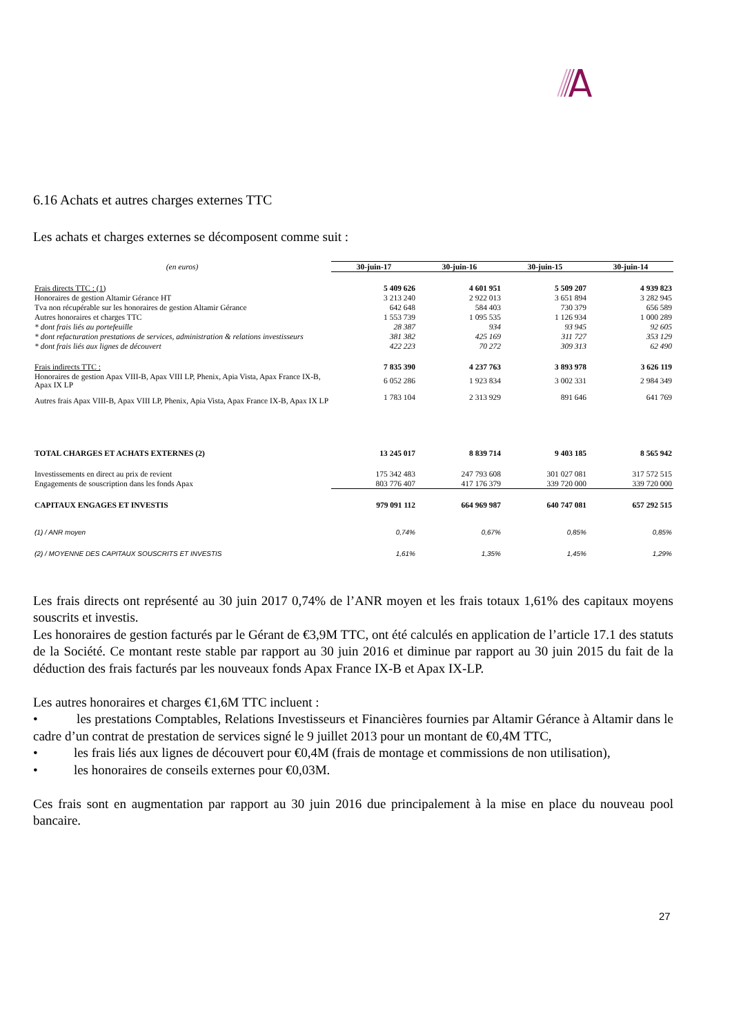6.16 Achats et autres charges externes TTC
Les achats et charges externes se décomposent comme suit :
| (en euros) | 30-juin-17 | 30-juin-16 | 30-juin-15 | 30-juin-14 |
| Frais directs TTC : (1) | 5 409 626 | 4 601 951 | 5 509 207 | 4 939 823 |
| Honoraires de gestion Altamir Gérance HT | 3 213 240 | 2 922 013 | 3 651 894 | 3 282 945 |
| Tva non récupérable sur les honoraires de gestion Altamir Gérance | 642 648 | 584 403 | 730 379 | 656 589 |
| Autres honoraires et charges TTC | 1 553 739 | 1 095 535 | 1 126 934 | 1 000 289 |
| * dont frais liés au portefeuille | 28 387 | 934 | 93 945 | 92 605 |
| * dont refacturation prestations de services, administration & relations investisseurs | 381 382 | 425 169 | 311 727 | 353 129 |
| * dont frais liés aux lignes de découvert | 422 223 | 70 272 | 309 313 | 62 490 |
| Frais indirects TTC : | 7 835 390 | 4 237 763 | 3 893 978 | 3 626 119 |
| Honoraires de gestion Apax VIII-B, Apax VIII LP, Phenix, Apia Vista, Apax France IX-B, Apax IX LP | 6 052 286 | 1 923 834 | 3 002 331 | 2 984 349 |
| Autres frais Apax VIII-B, Apax VIII LP, Phenix, Apia Vista, Apax France IX-B, Apax IX LP | 1 783 104 | 2 313 929 | 891 646 | 641 769 |
| TOTAL CHARGES ET ACHATS EXTERNES (2) | 13 245 017 | 8 839 714 | 9 403 185 | 8 565 942 |
| Investissements en direct au prix de revient | 175 342 483 | 247 793 608 | 301 027 081 | 317 572 515 |
| Engagements de souscription dans les fonds Apax | 803 776 407 | 417 176 379 | 339 720 000 | 339 720 000 |
| CAPITAUX ENGAGES ET INVESTIS | 979 091 112 | 664 969 987 | 640 747 081 | 657 292 515 |
| (1) / ANR moyen | 0,74% | 0,67% | 0,85% | 0,85% |
| (2) / MOYENNE DES CAPITAUX SOUSCRITS ET INVESTIS | 1,61% | 1,35% | 1,45% | 1,29% |
Les frais directs ont représenté au 30 juin 2017 0,74% de l’ANR moyen et les frais totaux 1,61% des capitaux moyens souscrits et investis.
Les honoraires de gestion facturés par le Gérant de €3,9M TTC, ont été calculés en application de l’article 17.1 des statuts de la Société. Ce montant reste stable par rapport au 30 juin 2016 et diminue par rapport au 30 juin 2015 du fait de la déduction des frais facturés par les nouveaux fonds Apax France IX-B et Apax IX-LP.
Les autres honoraires et charges €1,6M TTC incluent :
• les prestations Comptables, Relations Investisseurs et Financières fournies par Altamir Gérance à Altamir dans le cadre d’un contrat de prestation de services signé le 9 juillet 2013 pour un montant de €0,4M TTC,
• les frais liés aux lignes de découvert pour €0,4M (frais de montage et commissions de non utilisation),
• les honoraires de conseils externes pour €0,03M.
Ces frais sont en augmentation par rapport au 30 juin 2016 due principalement à la mise en place du nouveau pool bancaire.
27